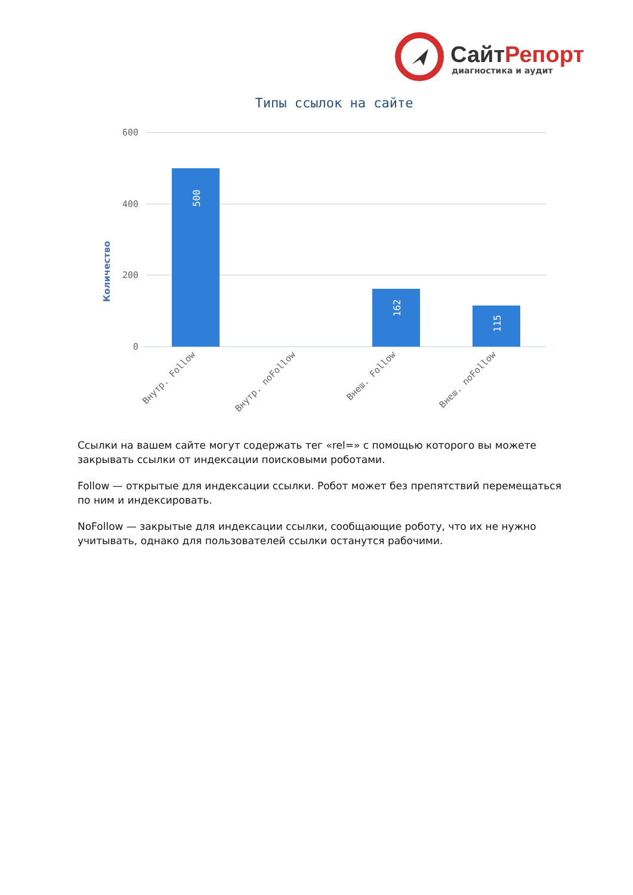СайтРепорт
диагностика и аудит
Типы ссылок на сайте
Количество
600
400
200
0
500
162
115
Внутр. Follow
Внутр. noFollow
Внеш. Follow
Внеш. noFollow
Ссылки на вашем сайте могут содержать тег «rel=» с помощью которого вы можете закрывать ссылки от индексации поисковыми роботами.
Follow — открытые для индексации ссылки. Робот может без препятствий перемещаться по ним и индексировать.
NoFollow — закрытые для индексации ссылки, сообщающие роботу, что их не нужно учитывать, однако для пользователей ссылки останутся рабочими.